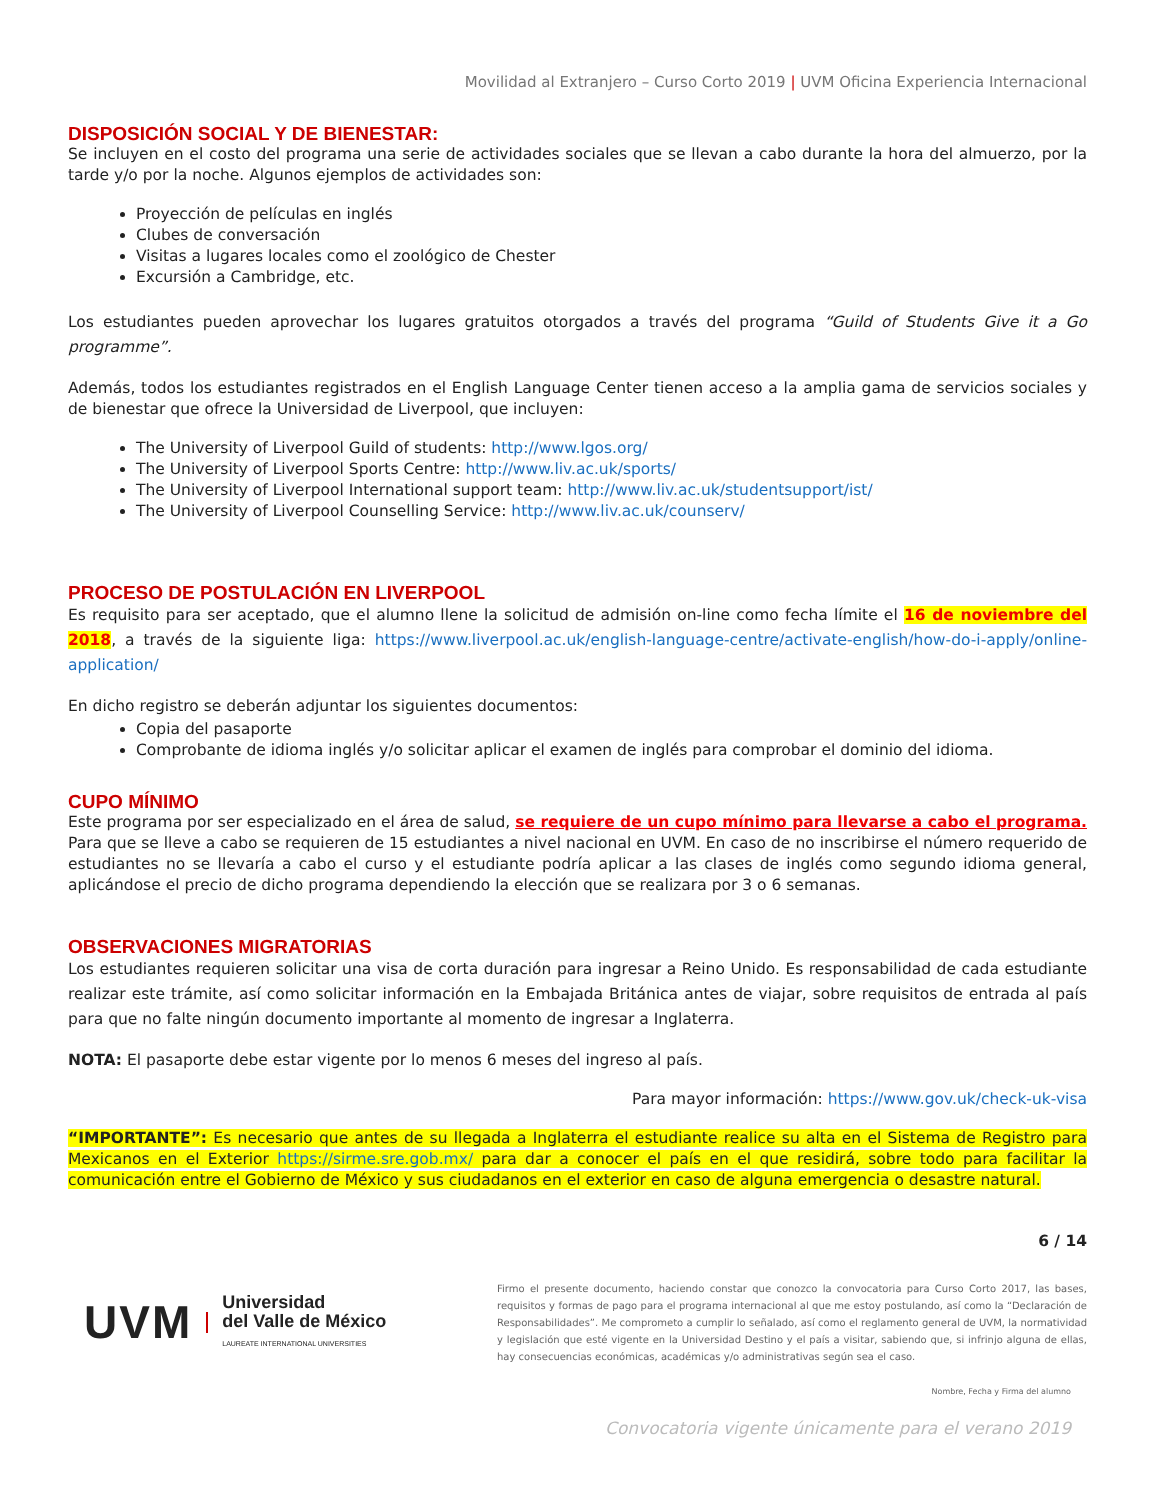Movilidad al Extranjero – Curso Corto 2019 | UVM Oficina Experiencia Internacional
DISPOSICIÓN SOCIAL Y DE BIENESTAR:
Se incluyen en el costo del programa una serie de actividades sociales que se llevan a cabo durante la hora del almuerzo, por la tarde y/o por la noche. Algunos ejemplos de actividades son:
Proyección de películas en inglés
Clubes de conversación
Visitas a lugares locales como el zoológico de Chester
Excursión a Cambridge, etc.
Los estudiantes pueden aprovechar los lugares gratuitos otorgados a través del programa “Guild of Students Give it a Go programme”.
Además, todos los estudiantes registrados en el English Language Center tienen acceso a la amplia gama de servicios sociales y de bienestar que ofrece la Universidad de Liverpool, que incluyen:
The University of Liverpool Guild of students: http://www.lgos.org/
The University of Liverpool Sports Centre: http://www.liv.ac.uk/sports/
The University of Liverpool International support team: http://www.liv.ac.uk/studentsupport/ist/
The University of Liverpool Counselling Service: http://www.liv.ac.uk/counserv/
PROCESO DE POSTULACIÓN EN LIVERPOOL
Es requisito para ser aceptado, que el alumno llene la solicitud de admisión on-line como fecha límite el 16 de noviembre del 2018, a través de la siguiente liga: https://www.liverpool.ac.uk/english-language-centre/activate-english/how-do-i-apply/online-application/
En dicho registro se deberán adjuntar los siguientes documentos:
Copia del pasaporte
Comprobante de idioma inglés y/o solicitar aplicar el examen de inglés para comprobar el dominio del idioma.
CUPO MÍNIMO
Este programa por ser especializado en el área de salud, se requiere de un cupo mínimo para llevarse a cabo el programa. Para que se lleve a cabo se requieren de 15 estudiantes a nivel nacional en UVM. En caso de no inscribirse el número requerido de estudiantes no se llevaría a cabo el curso y el estudiante podría aplicar a las clases de inglés como segundo idioma general, aplicándose el precio de dicho programa dependiendo la elección que se realizara por 3 o 6 semanas.
OBSERVACIONES MIGRATORIAS
Los estudiantes requieren solicitar una visa de corta duración para ingresar a Reino Unido. Es responsabilidad de cada estudiante realizar este trámite, así como solicitar información en la Embajada Británica antes de viajar, sobre requisitos de entrada al país para que no falte ningún documento importante al momento de ingresar a Inglaterra.
NOTA: El pasaporte debe estar vigente por lo menos 6 meses del ingreso al país.
Para mayor información: https://www.gov.uk/check-uk-visa
“IMPORTANTE”: Es necesario que antes de su llegada a Inglaterra el estudiante realice su alta en el Sistema de Registro para Mexicanos en el Exterior https://sirme.sre.gob.mx/ para dar a conocer el país en el que residirá, sobre todo para facilitar la comunicación entre el Gobierno de México y sus ciudadanos en el exterior en caso de alguna emergencia o desastre natural.
6 / 14
UVM
Universidad
del Valle de México
LAUREATE INTERNATIONAL UNIVERSITIES
Firmo el presente documento, haciendo constar que conozco la convocatoria para Curso Corto 2017, las bases, requisitos y formas de pago para el programa internacional al que me estoy postulando, así como la “Declaración de Responsabilidades”. Me comprometo a cumplir lo señalado, así como el reglamento general de UVM, la normatividad y legislación que esté vigente en la Universidad Destino y el país a visitar, sabiendo que, si infrinjo alguna de ellas, hay consecuencias económicas, académicas y/o administrativas según sea el caso.
Nombre, Fecha y Firma del alumno
Convocatoria vigente únicamente para el verano 2019